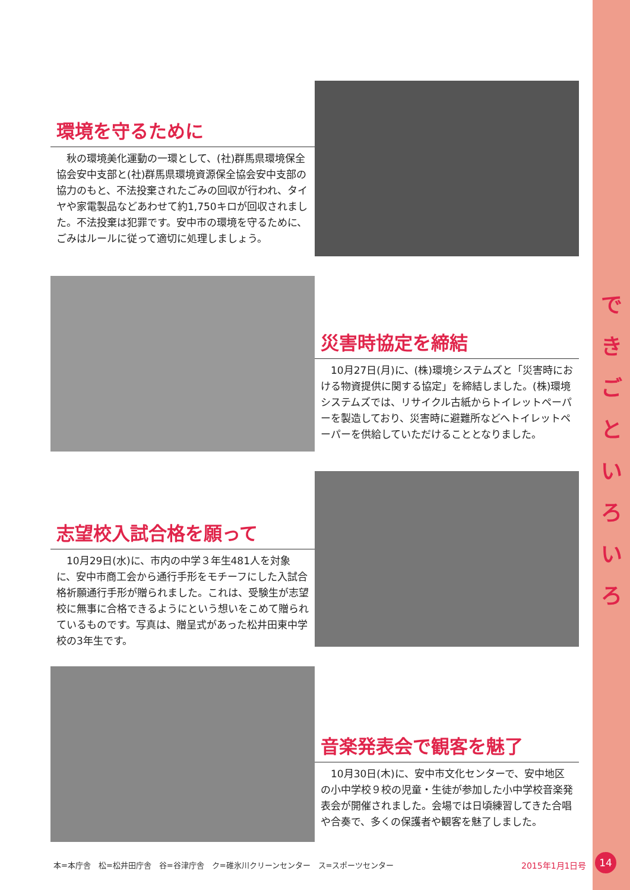で き ご と い ろ い ろ
環境を守るために
　秋の環境美化運動の一環として、(社)群馬県環境保全協会安中支部と(社)群馬県環境資源保全協会安中支部の協力のもと、不法投棄されたごみの回収が行われ、タイヤや家電製品などあわせて約1,750キロが回収されました。不法投棄は犯罪です。安中市の環境を守るために、ごみはルールに従って適切に処理しましょう。
災害時協定を締結
　10月27日(月)に、(株)環境システムズと「災害時における物資提供に関する協定」を締結しました。(株)環境システムズでは、リサイクル古紙からトイレットペーパーを製造しており、災害時に避難所などへトイレットペーパーを供給していただけることとなりました。
志望校入試合格を願って
　10月29日(水)に、市内の中学３年生481人を対象に、安中市商工会から通行手形をモチーフにした入試合格祈願通行手形が贈られました。これは、受験生が志望校に無事に合格できるようにという想いをこめて贈られているものです。写真は、贈呈式があった松井田東中学校の3年生です。
音楽発表会で観客を魅了
　10月30日(木)に、安中市文化センターで、安中地区の小中学校９校の児童・生徒が参加した小中学校音楽発表会が開催されました。会場では日頃練習してきた合唱や合奏で、多くの保護者や観客を魅了しました。
本=本庁舎　松=松井田庁舎　谷=谷津庁舎　ク=碓氷川クリーンセンター　ス=スポーツセンター
2015年1月1日号 14